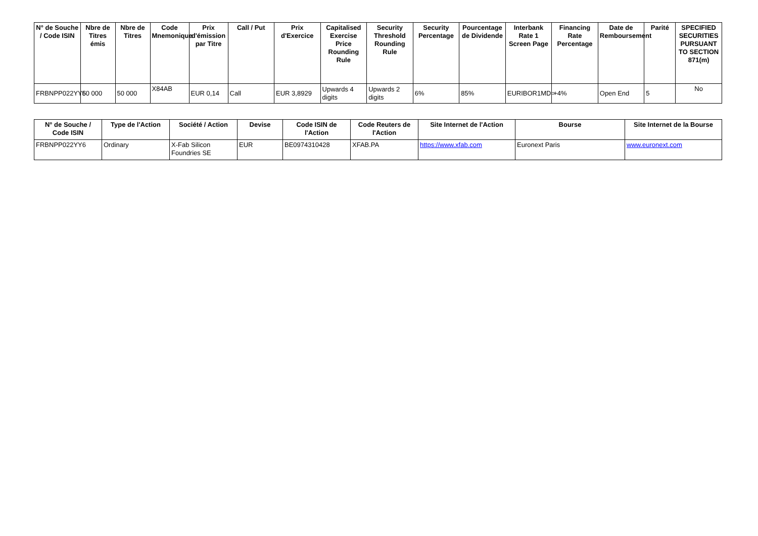| N° de Souche / Code ISIN | Nbre de Titres émis | Nbre de Titres | Code Mnemonique | Prix d'émission par Titre | Call / Put | Prix d'Exercice | Capitalised Exercise Price Rounding Rule | Security Threshold Rounding Rule | Security Percentage | Pourcentage de Dividende | Interbank Rate 1 Screen Page | Financing Rate Percentage | Date de Remboursement | Parité | SPECIFIED SECURITIES PURSUANT TO SECTION 871(m) |
| --- | --- | --- | --- | --- | --- | --- | --- | --- | --- | --- | --- | --- | --- | --- | --- |
| FRBNPP022YY6 | 50 000 | 50 000 | X84AB | EUR 0,14 | Call | EUR 3,8929 | Upwards 4 digits | Upwards 2 digits | 6% | 85% | EURIBOR1MD= | +4% | Open End | 5 | No |
| N° de Souche / Code ISIN | Type de l'Action | Société / Action | Devise | Code ISIN de l'Action | Code Reuters de l'Action | Site Internet de l'Action | Bourse | Site Internet de la Bourse |
| --- | --- | --- | --- | --- | --- | --- | --- | --- |
| FRBNPP022YY6 | Ordinary | X-Fab Silicon Foundries SE | EUR | BE0974310428 | XFAB.PA | https://www.xfab.com | Euronext Paris | www.euronext.com |